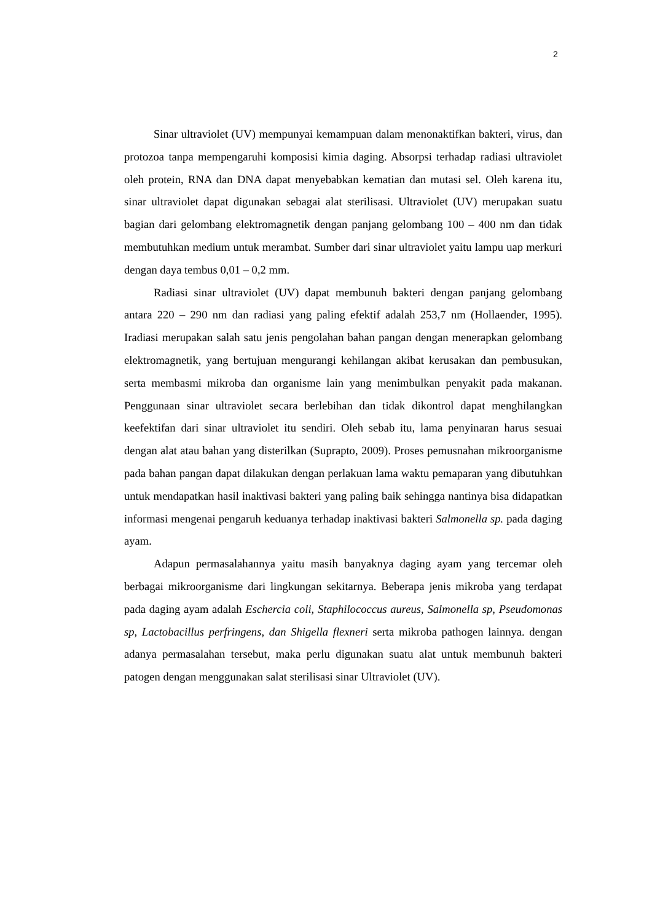2
Sinar ultraviolet (UV) mempunyai kemampuan dalam menonaktifkan bakteri, virus, dan protozoa tanpa mempengaruhi komposisi kimia daging. Absorpsi terhadap radiasi ultraviolet oleh protein, RNA dan DNA dapat menyebabkan kematian dan mutasi sel. Oleh karena itu, sinar ultraviolet dapat digunakan sebagai alat sterilisasi. Ultraviolet (UV) merupakan suatu bagian dari gelombang elektromagnetik dengan panjang gelombang 100 – 400 nm dan tidak membutuhkan medium untuk merambat. Sumber dari sinar ultraviolet yaitu lampu uap merkuri dengan daya tembus 0,01 – 0,2 mm.
Radiasi sinar ultraviolet (UV) dapat membunuh bakteri dengan panjang gelombang antara 220 – 290 nm dan radiasi yang paling efektif adalah 253,7 nm (Hollaender, 1995). Iradiasi merupakan salah satu jenis pengolahan bahan pangan dengan menerapkan gelombang elektromagnetik, yang bertujuan mengurangi kehilangan akibat kerusakan dan pembusukan, serta membasmi mikroba dan organisme lain yang menimbulkan penyakit pada makanan. Penggunaan sinar ultraviolet secara berlebihan dan tidak dikontrol dapat menghilangkan keefektifan dari sinar ultraviolet itu sendiri. Oleh sebab itu, lama penyinaran harus sesuai dengan alat atau bahan yang disterilkan (Suprapto, 2009). Proses pemusnahan mikroorganisme pada bahan pangan dapat dilakukan dengan perlakuan lama waktu pemaparan yang dibutuhkan untuk mendapatkan hasil inaktivasi bakteri yang paling baik sehingga nantinya bisa didapatkan informasi mengenai pengaruh keduanya terhadap inaktivasi bakteri Salmonella sp. pada daging ayam.
Adapun permasalahannya yaitu masih banyaknya daging ayam yang tercemar oleh berbagai mikroorganisme dari lingkungan sekitarnya. Beberapa jenis mikroba yang terdapat pada daging ayam adalah Eschercia coli, Staphilococcus aureus, Salmonella sp, Pseudomonas sp, Lactobacillus perfringens, dan Shigella flexneri serta mikroba pathogen lainnya. dengan adanya permasalahan tersebut, maka perlu digunakan suatu alat untuk membunuh bakteri patogen dengan menggunakan salat sterilisasi sinar Ultraviolet (UV).